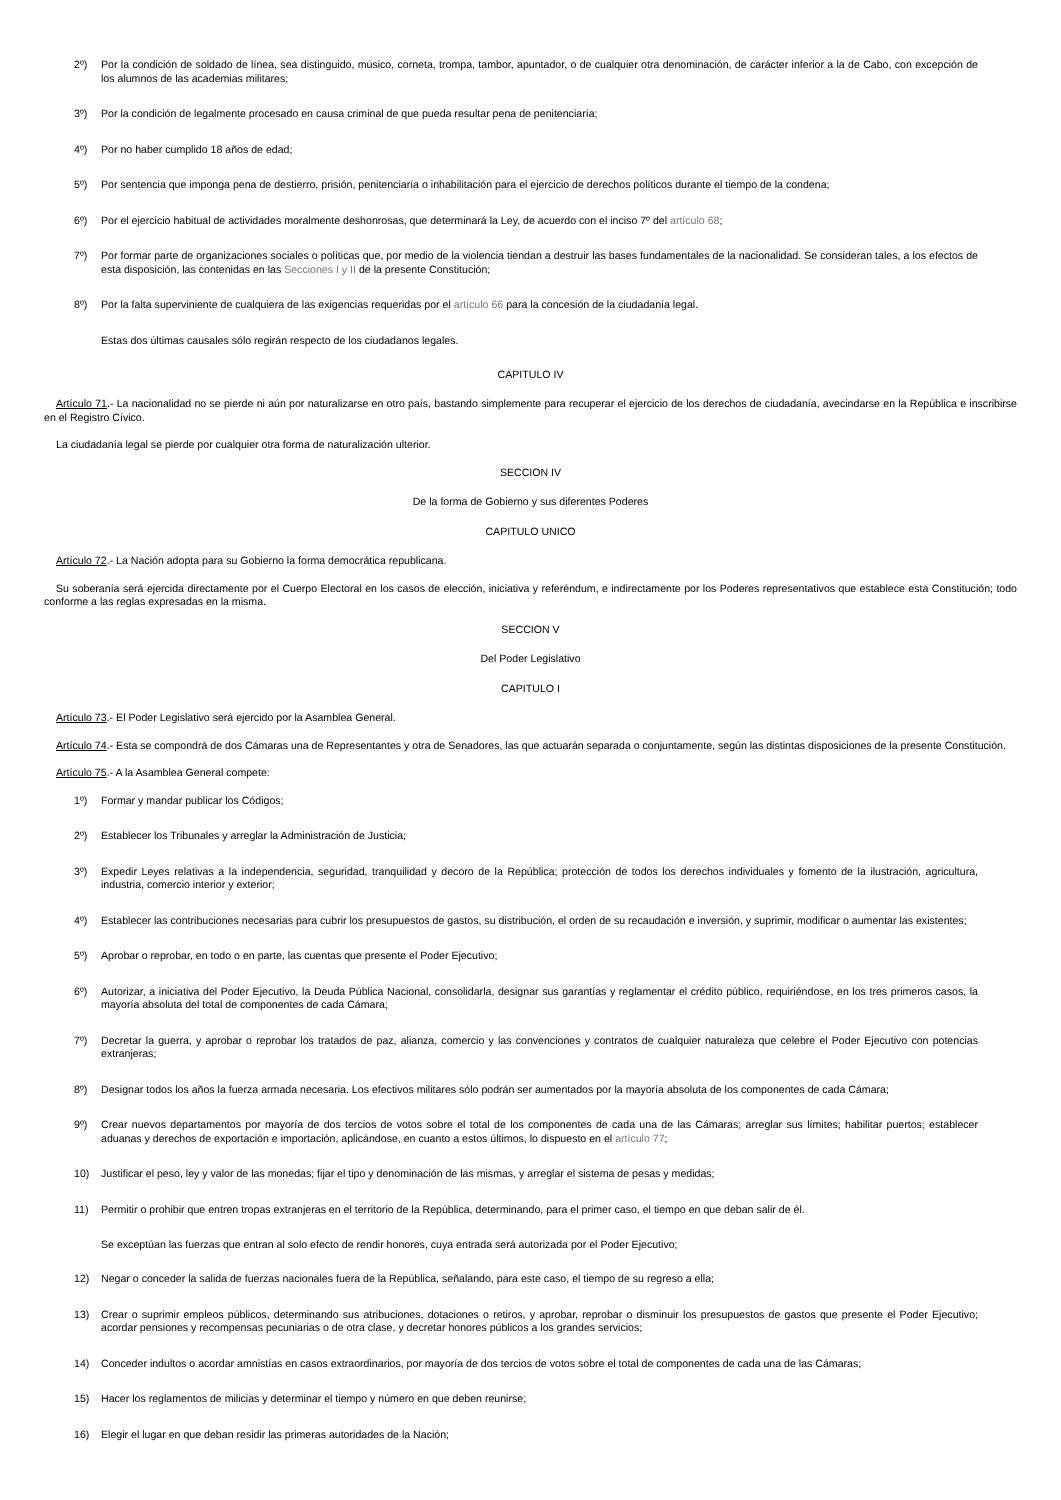2º) Por la condición de soldado de línea, sea distinguido, músico, corneta, trompa, tambor, apuntador, o de cualquier otra denominación, de carácter inferior a la de Cabo, con excepción de los alumnos de las academias militares;
3º) Por la condición de legalmente procesado en causa criminal de que pueda resultar pena de penitenciaría;
4º) Por no haber cumplido 18 años de edad;
5º) Por sentencia que imponga pena de destierro, prisión, penitenciaría o inhabilitación para el ejercicio de derechos políticos durante el tiempo de la condena;
6º) Por el ejercicio habitual de actividades moralmente deshonrosas, que determinará la Ley, de acuerdo con el inciso 7º del artículo 68;
7º) Por formar parte de organizaciones sociales o políticas que, por medio de la violencia tiendan a destruir las bases fundamentales de la nacionalidad. Se consideran tales, a los efectos de esta disposición, las contenidas en las Secciones I y II de la presente Constitución;
8º) Por la falta superviniente de cualquiera de las exigencias requeridas por el artículo 66 para la concesión de la ciudadanía legal.
Estas dos últimas causales sólo regirán respecto de los ciudadanos legales.
CAPITULO IV
Artículo 71.- La nacionalidad no se pierde ni aún por naturalizarse en otro país, bastando simplemente para recuperar el ejercicio de los derechos de ciudadanía, avecindarse en la República e inscribirse en el Registro Cívico.
La ciudadanía legal se pierde por cualquier otra forma de naturalización ulterior.
SECCION IV
De la forma de Gobierno y sus diferentes Poderes
CAPITULO UNICO
Artículo 72.- La Nación adopta para su Gobierno la forma democrática republicana.
Su soberanía será ejercida directamente por el Cuerpo Electoral en los casos de elección, iniciativa y referéndum, e indirectamente por los Poderes representativos que establece esta Constitución; todo conforme a las reglas expresadas en la misma.
SECCION V
Del Poder Legislativo
CAPITULO I
Artículo 73.- El Poder Legislativo será ejercido por la Asamblea General.
Artículo 74.- Esta se compondrá de dos Cámaras una de Representantes y otra de Senadores, las que actuarán separada o conjuntamente, según las distintas disposiciones de la presente Constitución.
Artículo 75.- A la Asamblea General compete:
1º) Formar y mandar publicar los Códigos;
2º) Establecer los Tribunales y arreglar la Administración de Justicia;
3º) Expedir Leyes relativas a la independencia, seguridad, tranquilidad y decoro de la República; protección de todos los derechos individuales y fomento de la ilustración, agricultura, industria, comercio interior y exterior;
4º) Establecer las contribuciones necesarias para cubrir los presupuestos de gastos, su distribución, el orden de su recaudación e inversión, y suprimir, modificar o aumentar las existentes;
5º) Aprobar o reprobar, en todo o en parte, las cuentas que presente el Poder Ejecutivo;
6º) Autorizar, a iniciativa del Poder Ejecutivo, la Deuda Pública Nacional, consolidarla, designar sus garantías y reglamentar el crédito público, requiriéndose, en los tres primeros casos, la mayoría absoluta del total de componentes de cada Cámara;
7º) Decretar la guerra, y aprobar o reprobar los tratados de paz, alianza, comercio y las convenciones y contratos de cualquier naturaleza que celebre el Poder Ejecutivo con potencias extranjeras;
8º) Designar todos los años la fuerza armada necesaria. Los efectivos militares sólo podrán ser aumentados por la mayoría absoluta de los componentes de cada Cámara;
9º) Crear nuevos departamentos por mayoría de dos tercios de votos sobre el total de los componentes de cada una de las Cámaras; arreglar sus límites; habilitar puertos; establecer aduanas y derechos de exportación e importación, aplicándose, en cuanto a estos últimos, lo dispuesto en el artículo 77;
10) Justificar el peso, ley y valor de las monedas; fijar el tipo y denominación de las mismas, y arreglar el sistema de pesas y medidas;
11) Permitir o prohibir que entren tropas extranjeras en el territorio de la República, determinando, para el primer caso, el tiempo en que deban salir de él.
Se exceptúan las fuerzas que entran al solo efecto de rendir honores, cuya entrada será autorizada por el Poder Ejecutivo;
12) Negar o conceder la salida de fuerzas nacionales fuera de la República, señalando, para este caso, el tiempo de su regreso a ella;
13) Crear o suprimir empleos públicos, determinando sus atribuciones, dotaciones o retiros, y aprobar, reprobar o disminuir los presupuestos de gastos que presente el Poder Ejecutivo; acordar pensiones y recompensas pecuniarias o de otra clase, y decretar honores públicos a los grandes servicios;
14) Conceder indultos o acordar amnistías en casos extraordinarios, por mayoría de dos tercios de votos sobre el total de componentes de cada una de las Cámaras;
15) Hacer los reglamentos de milicias y determinar el tiempo y número en que deben reunirse;
16) Elegir el lugar en que deban residir las primeras autoridades de la Nación;